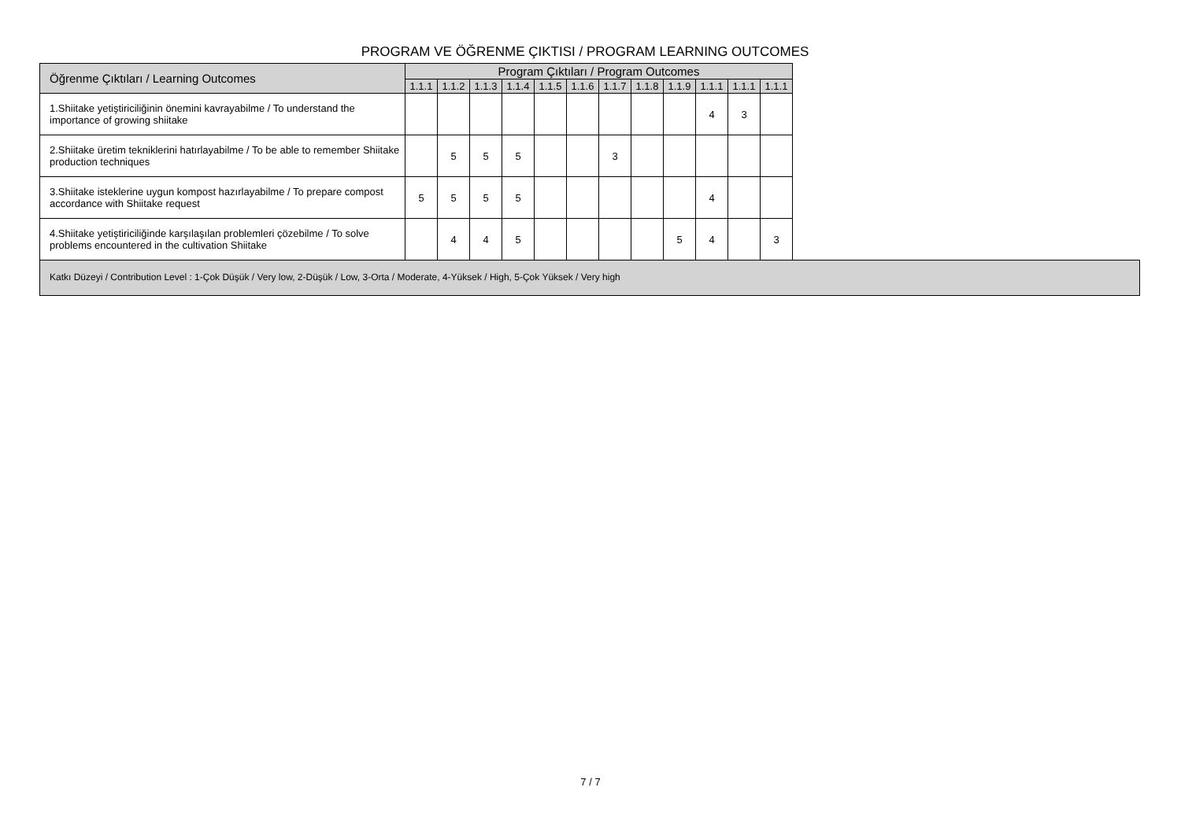PROGRAM VE ÖĞRENME ÇIKTISI / PROGRAM LEARNING OUTCOMES
| Öğrenme Çıktıları / Learning Outcomes | Program Çıktıları / Program Outcomes | | | | | | | | | | | |
| --- | --- | --- | --- | --- | --- | --- | --- | --- | --- | --- | --- | --- |
| | 1.1.1 | 1.1.2 | 1.1.3 | 1.1.4 | 1.1.5 | 1.1.6 | 1.1.7 | 1.1.8 | 1.1.9 | 1.1.1 | 1.1.1 | 1.1.1 |
| 1.Shiitake yetiştiriciliğinin önemini kavrayabilme / To understand the importance of growing shiitake | | | | | | | | | | 4 | 3 | |
| 2.Shiitake üretim tekniklerini hatırlayabilme / To be able to remember Shiitake production techniques | | 5 | 5 | 5 | | | 3 | | | | | |
| 3.Shiitake isteklerine uygun kompost hazırlayabilme / To prepare compost accordance with Shiitake request | 5 | 5 | 5 | 5 | | | | | | 4 | | |
| 4.Shiitake yetiştiriciliğinde karşılaşılan problemleri çözebilme / To solve problems encountered in the cultivation Shiitake | | 4 | 4 | 5 | | | | | 5 | 4 | | 3 |
Katkı Düzeyi / Contribution Level : 1-Çok Düşük / Very low, 2-Düşük / Low, 3-Orta / Moderate, 4-Yüksek / High, 5-Çok Yüksek / Very high
7 / 7